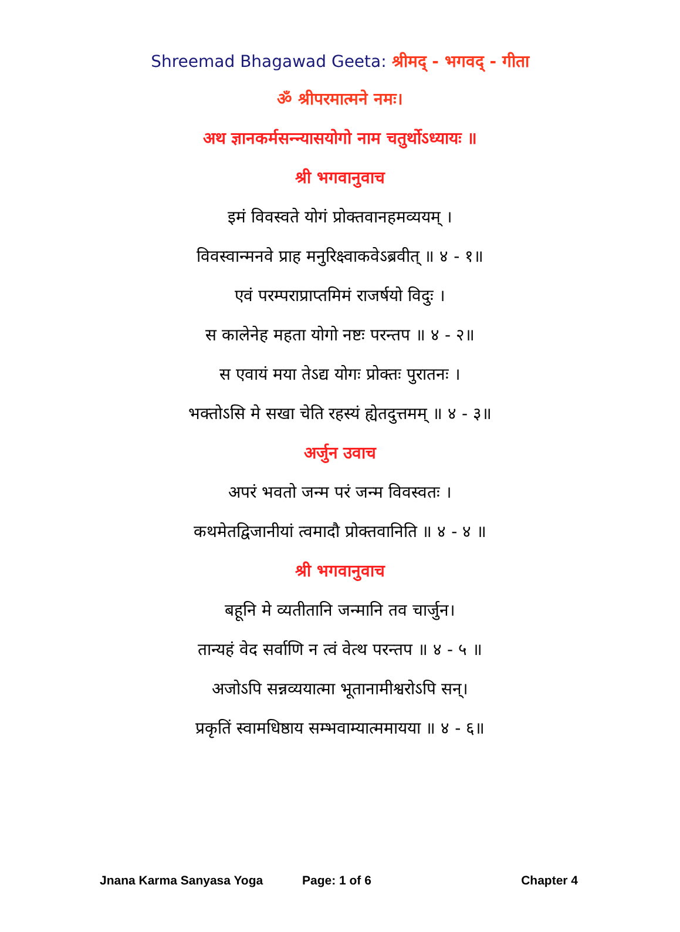Shreemad Bhagawad Geeta: श्रीमद् - भगवद् - गीता
ॐ श्रीपरमात्मने नमः।
अथ ज्ञानकर्मसन्न्यासयोगो नाम चतुर्थोऽध्यायः ॥
श्री भगवानुवाच
इमं विवस्वते योगं प्रोक्तवानहमव्ययम् ।
विवस्वान्मनवे प्राह मनुरिक्ष्वाकवेऽब्रवीत् ॥ ४ - १॥
एवं परम्पराप्राप्तमिमं राजर्षयो विदुः ।
स कालेनेह महता योगो नष्टः परन्तप ॥ ४ - २॥
स एवायं मया तेऽद्य योगः प्रोक्तः पुरातनः ।
भक्तोऽसि मे सखा चेति रहस्यं ह्येतदुत्तमम् ॥ ४ - ३॥
अर्जुन उवाच
अपरं भवतो जन्म परं जन्म विवस्वतः ।
कथमेतद्विजानीयां त्वमादौ प्रोक्तवानिति ॥ ४ - ४ ॥
श्री भगवानुवाच
बहूनि मे व्यतीतानि जन्मानि तव चार्जुन।
तान्यहं वेद सर्वाणि न त्वं वेत्थ परन्तप ॥ ४ - ५ ॥
अजोऽपि सन्नव्ययात्मा भूतानामीश्वरोऽपि सन्।
प्रकृतिं स्वामधिष्ठाय सम्भवाम्यात्ममायया ॥ ४ - ६॥
Jnana Karma Sanyasa Yoga Page: 1 of 6 Chapter 4